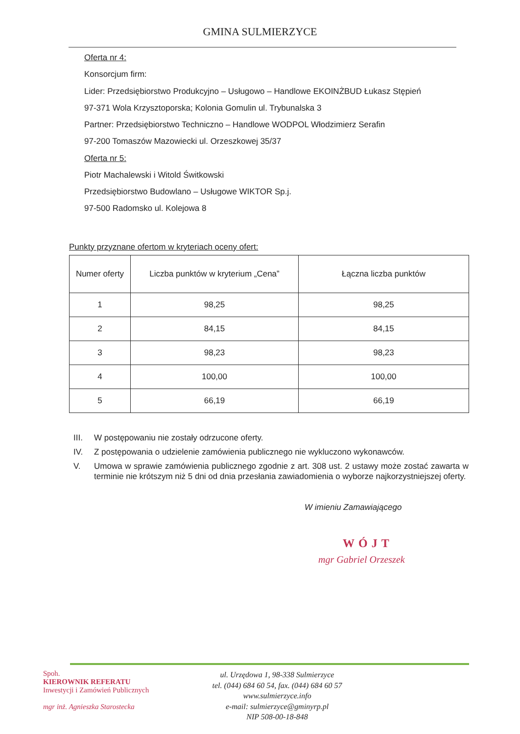GMINA SULMIERZYCE
Oferta nr 4:
Konsorcjum firm:
Lider: Przedsiębiorstwo Produkcyjno – Usługowo – Handlowe EKOINŻBUD Łukasz Stępień
97-371 Wola Krzysztoporska; Kolonia Gomulin ul. Trybunalska 3
Partner: Przedsiębiorstwo Techniczno – Handlowe WODPOL Włodzimierz Serafin
97-200 Tomaszów Mazowiecki ul. Orzeszkowej 35/37
Oferta nr 5:
Piotr Machalewski i Witold Świtkowski
Przedsiębiorstwo Budowlano – Usługowe WIKTOR Sp.j.
97-500 Radomsko ul. Kolejowa 8
Punkty przyznane ofertom w kryteriach oceny ofert:
| Numer oferty | Liczba punktów w kryterium „Cena” | Łączna liczba punktów |
| --- | --- | --- |
| 1 | 98,25 | 98,25 |
| 2 | 84,15 | 84,15 |
| 3 | 98,23 | 98,23 |
| 4 | 100,00 | 100,00 |
| 5 | 66,19 | 66,19 |
III. W postępowaniu nie zostały odrzucone oferty.
IV. Z postępowania o udzielenie zamówienia publicznego nie wykluczono wykonawców.
V. Umowa w sprawie zamówienia publicznego zgodnie z art. 308 ust. 2 ustawy może zostać zawarta w terminie nie krótszym niż 5 dni od dnia przesłania zawiadomienia o wyborze najkorzystniejszej oferty.
W imieniu Zamawiającego
WÓJT
mgr Gabriel Orzeszek
Spoh.
KIEROWNIK REFERATU
Inwestycji i Zamówień Publicznych
mgr inż. Agnieszka Starostecka
ul. Urzędowa 1, 98-338 Sulmierzyce
tel. (044) 684 60 54, fax. (044) 684 60 57
www.sulmierzyce.info
e-mail: sulmierzyce@gminyrp.pl
NIP 508-00-18-848